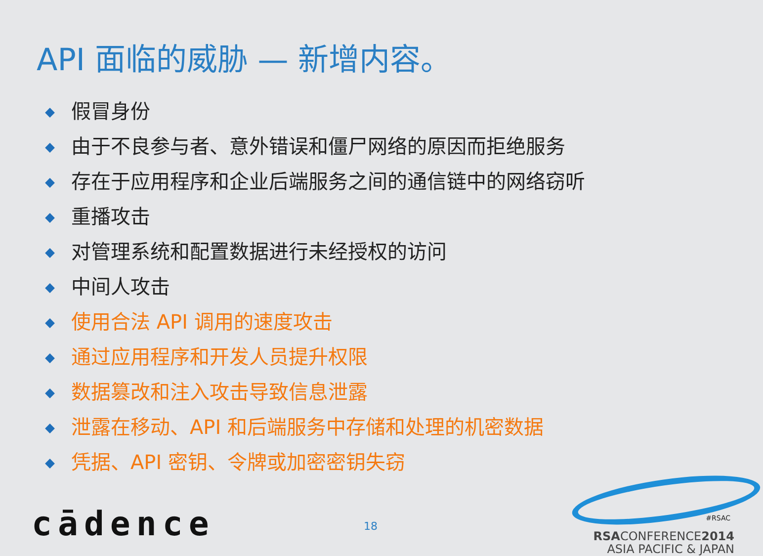API 面临的威胁 — 新增内容。
假冒身份
由于不良参与者、意外错误和僵尸网络的原因而拒绝服务
存在于应用程序和企业后端服务之间的通信链中的网络窃听
重播攻击
对管理系统和配置数据进行未经授权的访问
中间人攻击
使用合法 API 调用的速度攻击
通过应用程序和开发人员提升权限
数据篡改和注入攻击导致信息泄露
泄露在移动、API 和后端服务中存储和处理的机密数据
凭据、API 密钥、令牌或加密密钥失窃
cādence 18
#RSAC
RSACONFERENCE2014
ASIA PACIFIC & JAPAN